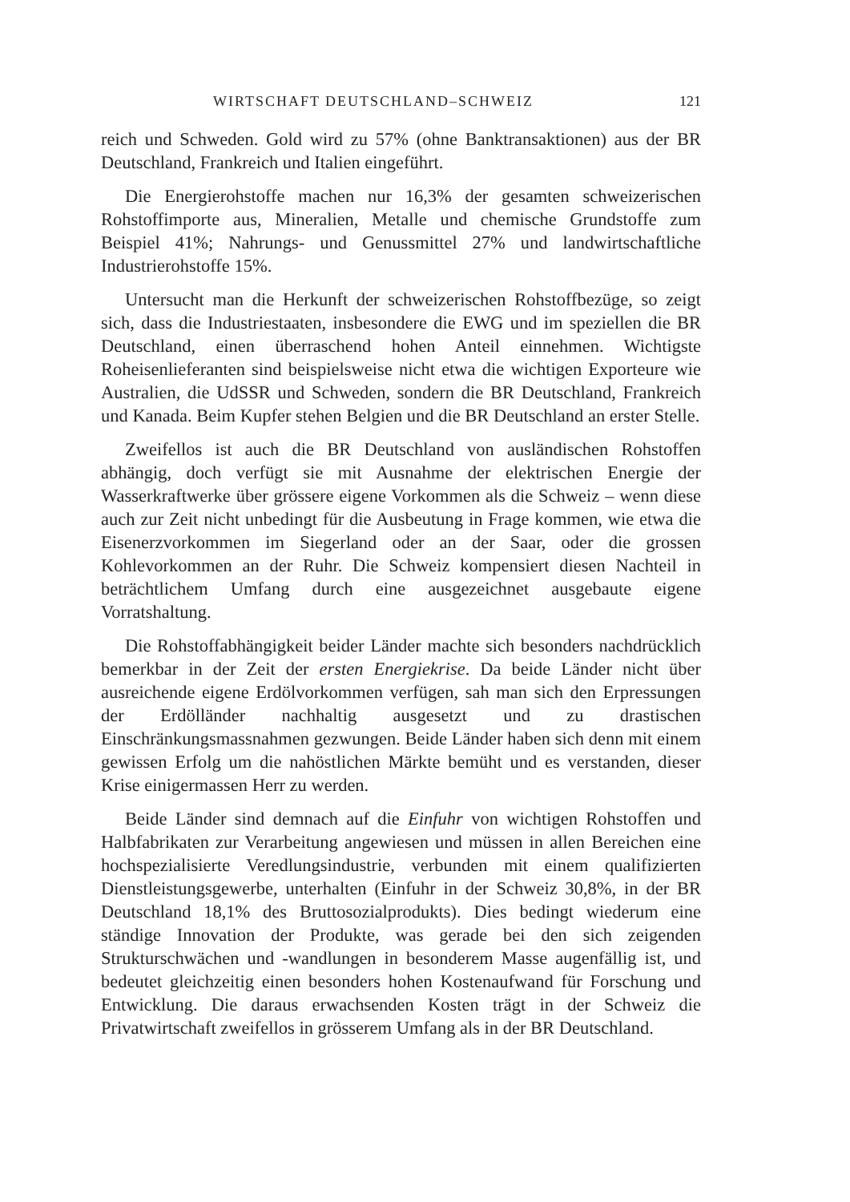WIRTSCHAFT DEUTSCHLAND–SCHWEIZ 121
reich und Schweden. Gold wird zu 57% (ohne Banktransaktionen) aus der BR Deutschland, Frankreich und Italien eingeführt.
Die Energierohstoffe machen nur 16,3% der gesamten schweizerischen Rohstoffimporte aus, Mineralien, Metalle und chemische Grundstoffe zum Beispiel 41%; Nahrungs- und Genussmittel 27% und landwirtschaftliche Industrierohstoffe 15%.
Untersucht man die Herkunft der schweizerischen Rohstoffbezüge, so zeigt sich, dass die Industriestaaten, insbesondere die EWG und im speziellen die BR Deutschland, einen überraschend hohen Anteil einnehmen. Wichtigste Roheisenlieferanten sind beispielsweise nicht etwa die wichtigen Exporteure wie Australien, die UdSSR und Schweden, sondern die BR Deutschland, Frankreich und Kanada. Beim Kupfer stehen Belgien und die BR Deutschland an erster Stelle.
Zweifellos ist auch die BR Deutschland von ausländischen Rohstoffen abhängig, doch verfügt sie mit Ausnahme der elektrischen Energie der Wasserkraftwerke über grössere eigene Vorkommen als die Schweiz – wenn diese auch zur Zeit nicht unbedingt für die Ausbeutung in Frage kommen, wie etwa die Eisenerzvorkommen im Siegerland oder an der Saar, oder die grossen Kohlevorkommen an der Ruhr. Die Schweiz kompensiert diesen Nachteil in beträchtlichem Umfang durch eine ausgezeichnet ausgebaute eigene Vorratshaltung.
Die Rohstoffabhängigkeit beider Länder machte sich besonders nachdrücklich bemerkbar in der Zeit der ersten Energiekrise. Da beide Länder nicht über ausreichende eigene Erdölvorkommen verfügen, sah man sich den Erpressungen der Erdölländer nachhaltig ausgesetzt und zu drastischen Einschränkungsmassnahmen gezwungen. Beide Länder haben sich denn mit einem gewissen Erfolg um die nahöstlichen Märkte bemüht und es verstanden, dieser Krise einigermassen Herr zu werden.
Beide Länder sind demnach auf die Einfuhr von wichtigen Rohstoffen und Halbfabrikaten zur Verarbeitung angewiesen und müssen in allen Bereichen eine hochspezialisierte Veredlungsindustrie, verbunden mit einem qualifizierten Dienstleistungsgewerbe, unterhalten (Einfuhr in der Schweiz 30,8%, in der BR Deutschland 18,1% des Bruttosozialprodukts). Dies bedingt wiederum eine ständige Innovation der Produkte, was gerade bei den sich zeigenden Strukturschwächen und -wandlungen in besonderem Masse augenfällig ist, und bedeutet gleichzeitig einen besonders hohen Kostenaufwand für Forschung und Entwicklung. Die daraus erwachsenden Kosten trägt in der Schweiz die Privatwirtschaft zweifellos in grösserem Umfang als in der BR Deutschland.